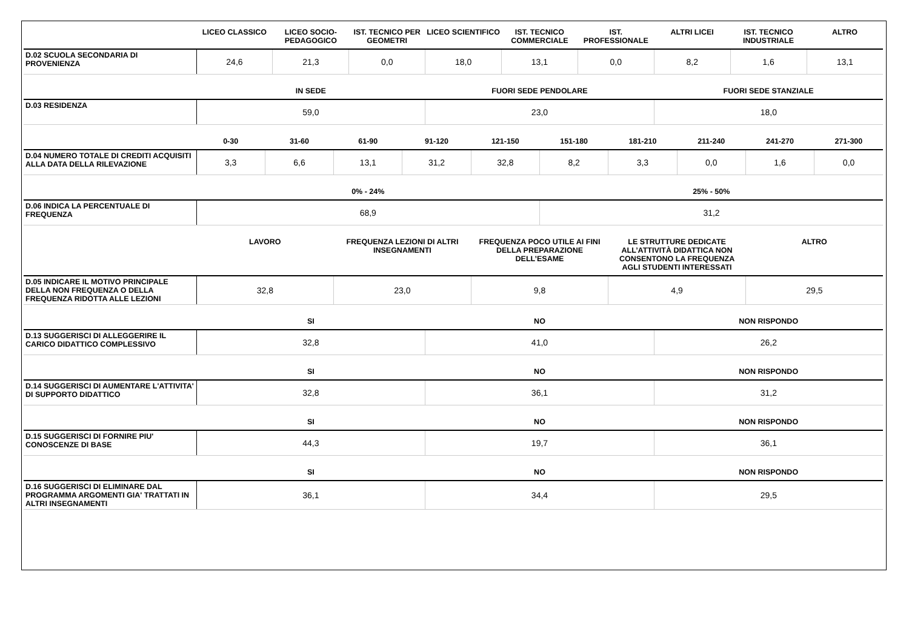| | LICEO CLASSICO | LICEO SOCIO-PEDAGOGICO | IST. TECNICO PER GEOMETRI | LICEO SCIENTIFICO | IST. TECNICO COMMERCIALE | IST. PROFESSIONALE | ALTRI LICEI | IST. TECNICO INDUSTRIALE | ALTRO |
| --- | --- | --- | --- | --- | --- | --- | --- | --- | --- |
| D.02 SCUOLA SECONDARIA DI PROVENIENZA | 24,6 | 21,3 | 0,0 | 18,0 | 13,1 | 0,0 | 8,2 | 1,6 | 13,1 |
| | IN SEDE | FUORI SEDE PENDOLARE | FUORI SEDE STANZIALE |
| --- | --- | --- | --- |
| D.03 RESIDENZA | 59,0 | 23,0 | 18,0 |
| | 0-30 | 31-60 | 61-90 | 91-120 | 121-150 | 151-180 | 181-210 | 211-240 | 241-270 | 271-300 |
| --- | --- | --- | --- | --- | --- | --- | --- | --- | --- | --- |
| D.04 NUMERO TOTALE DI CREDITI ACQUISITI ALLA DATA DELLA RILEVAZIONE | 3,3 | 6,6 | 13,1 | 31,2 | 32,8 | 8,2 | 3,3 | 0,0 | 1,6 | 0,0 |
| | 0% - 24% | 25% - 50% |
| --- | --- | --- |
| D.06 INDICA LA PERCENTUALE DI FREQUENZA | 68,9 | 31,2 |
| | LAVORO | FREQUENZA LEZIONI DI ALTRI INSEGNAMENTI | FREQUENZA POCO UTILE AI FINI DELLA PREPARAZIONE DELL’ESAME | LE STRUTTURE DEDICATE ALL’ATTIVITÀ DIDATTICA NON CONSENTONO LA FREQUENZA AGLI STUDENTI INTERESSATI | ALTRO |
| --- | --- | --- | --- | --- | --- |
| D.05 INDICARE IL MOTIVO PRINCIPALE DELLA NON FREQUENZA O DELLA FREQUENZA RIDOTTA ALLE LEZIONI | 32,8 | 23,0 | 9,8 | 4,9 | 29,5 |
| | SI | NO | NON RISPONDO |
| --- | --- | --- | --- |
| D.13 SUGGERISCI DI ALLEGGERIRE IL CARICO DIDATTICO COMPLESSIVO | 32,8 | 41,0 | 26,2 |
| | SI | NO | NON RISPONDO |
| --- | --- | --- | --- |
| D.14 SUGGERISCI DI AUMENTARE L'ATTIVITA' DI SUPPORTO DIDATTICO | 32,8 | 36,1 | 31,2 |
| | SI | NO | NON RISPONDO |
| --- | --- | --- | --- |
| D.15 SUGGERISCI DI FORNIRE PIU' CONOSCENZE DI BASE | 44,3 | 19,7 | 36,1 |
| | SI | NO | NON RISPONDO |
| --- | --- | --- | --- |
| D.16 SUGGERISCI DI ELIMINARE DAL PROGRAMMA ARGOMENTI GIA' TRATTATI IN ALTRI INSEGNAMENTI | 36,1 | 34,4 | 29,5 |